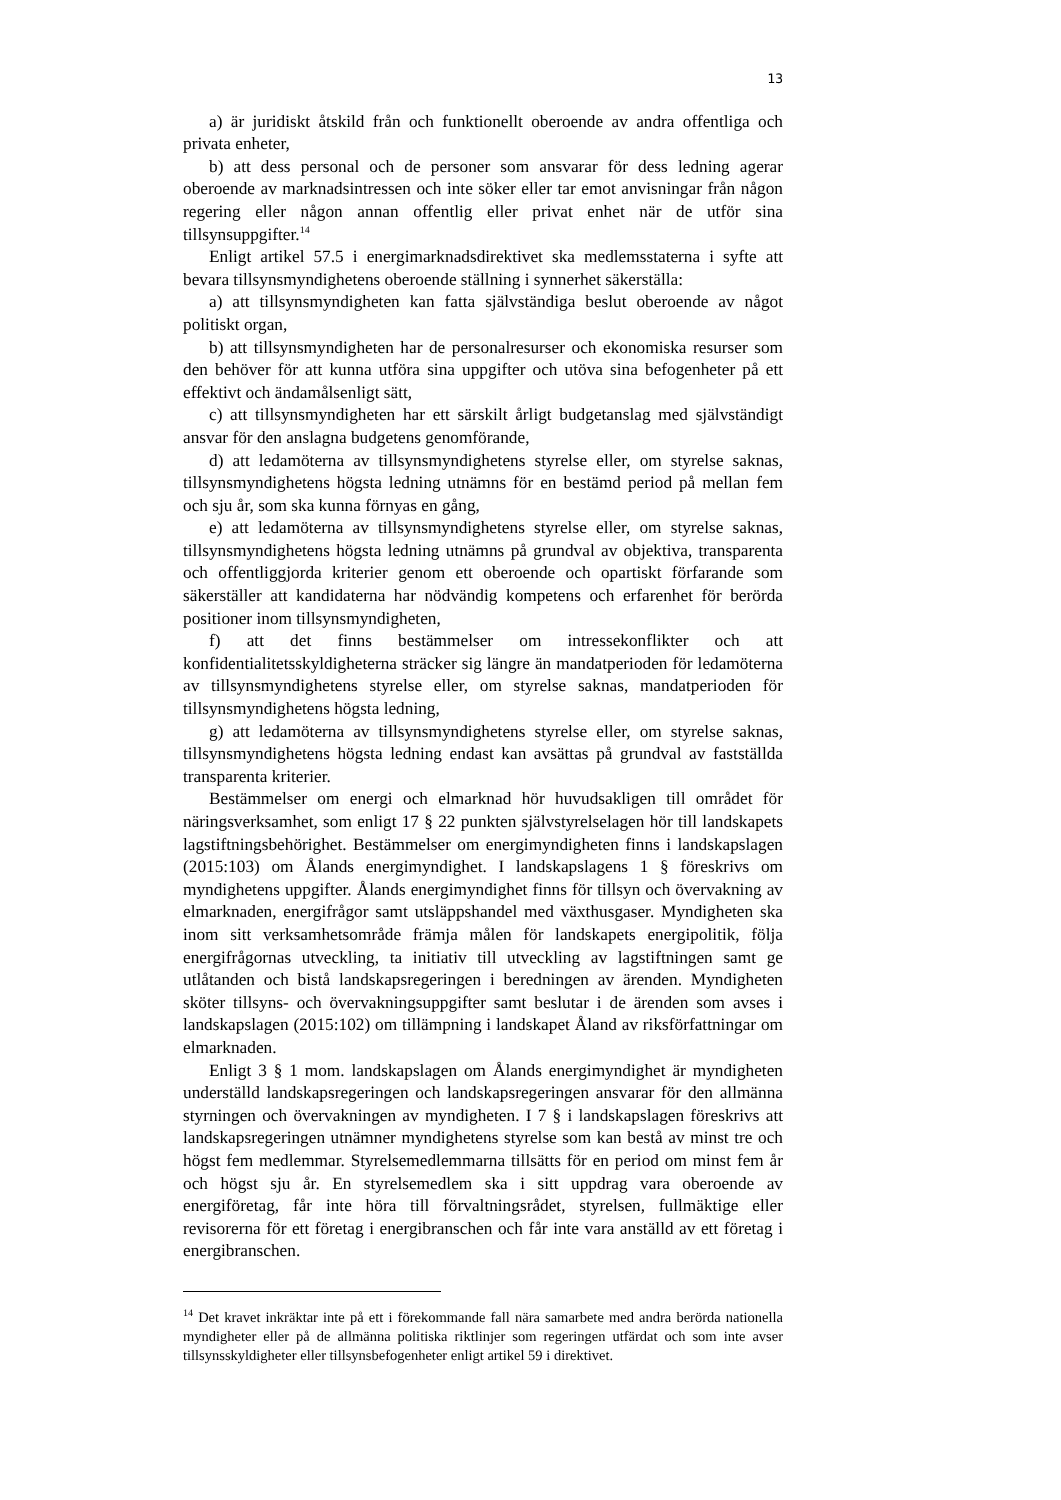13
a) är juridiskt åtskild från och funktionellt oberoende av andra offentliga och privata enheter,
b) att dess personal och de personer som ansvarar för dess ledning agerar oberoende av marknadsintressen och inte söker eller tar emot anvisningar från någon regering eller någon annan offentlig eller privat enhet när de utför sina tillsynsuppgifter.<sup>14</sup>
Enligt artikel 57.5 i energimarknadsdirektivet ska medlemsstaterna i syfte att bevara tillsynsmyndighetens oberoende ställning i synnerhet säkerställa:
a) att tillsynsmyndigheten kan fatta självständiga beslut oberoende av något politiskt organ,
b) att tillsynsmyndigheten har de personalresurser och ekonomiska resurser som den behöver för att kunna utföra sina uppgifter och utöva sina befogenheter på ett effektivt och ändamålsenligt sätt,
c) att tillsynsmyndigheten har ett särskilt årligt budgetanslag med självständigt ansvar för den anslagna budgetens genomförande,
d) att ledamöterna av tillsynsmyndighetens styrelse eller, om styrelse saknas, tillsynsmyndighetens högsta ledning utnämns för en bestämd period på mellan fem och sju år, som ska kunna förnyas en gång,
e) att ledamöterna av tillsynsmyndighetens styrelse eller, om styrelse saknas, tillsynsmyndighetens högsta ledning utnämns på grundval av objektiva, transparenta och offentliggjorda kriterier genom ett oberoende och opartiskt förfarande som säkerställer att kandidaterna har nödvändig kompetens och erfarenhet för berörda positioner inom tillsynsmyndigheten,
f) att det finns bestämmelser om intressekonflikter och att konfidentialitetsskyldigheterna sträcker sig längre än mandatperioden för ledamöterna av tillsynsmyndighetens styrelse eller, om styrelse saknas, mandatperioden för tillsynsmyndighetens högsta ledning,
g) att ledamöterna av tillsynsmyndighetens styrelse eller, om styrelse saknas, tillsynsmyndighetens högsta ledning endast kan avsättas på grundval av fastställda transparenta kriterier.
Bestämmelser om energi och elmarknad hör huvudsakligen till området för näringsverksamhet, som enligt 17 § 22 punkten självstyrelselagen hör till landskapets lagstiftningsbehörighet. Bestämmelser om energimyndigheten finns i landskapslagen (2015:103) om Ålands energimyndighet. I landskapslagens 1 § föreskrivs om myndighetens uppgifter. Ålands energimyndighet finns för tillsyn och övervakning av elmarknaden, energifrågor samt utsläppshandel med växthusgaser. Myndigheten ska inom sitt verksamhetsområde främja målen för landskapets energipolitik, följa energifrågornas utveckling, ta initiativ till utveckling av lagstiftningen samt ge utlåtanden och bistå landskapsregeringen i beredningen av ärenden. Myndigheten sköter tillsyns- och övervakningsuppgifter samt beslutar i de ärenden som avses i landskapslagen (2015:102) om tillämpning i landskapet Åland av riksförfattningar om elmarknaden.
Enligt 3 § 1 mom. landskapslagen om Ålands energimyndighet är myndigheten underställd landskapsregeringen och landskapsregeringen ansvarar för den allmänna styrningen och övervakningen av myndigheten. I 7 § i landskapslagen föreskrivs att landskapsregeringen utnämner myndighetens styrelse som kan bestå av minst tre och högst fem medlemmar. Styrelsemedlemmarna tillsätts för en period om minst fem år och högst sju år. En styrelsemedlem ska i sitt uppdrag vara oberoende av energiföretag, får inte höra till förvaltningsrådet, styrelsen, fullmäktige eller revisorerna för ett företag i energibranschen och får inte vara anställd av ett företag i energibranschen.
<sup>14</sup> Det kravet inkräktar inte på ett i förekommande fall nära samarbete med andra berörda nationella myndigheter eller på de allmänna politiska riktlinjer som regeringen utfärdat och som inte avser tillsynsskyldigheter eller tillsynsbefogenheter enligt artikel 59 i direktivet.